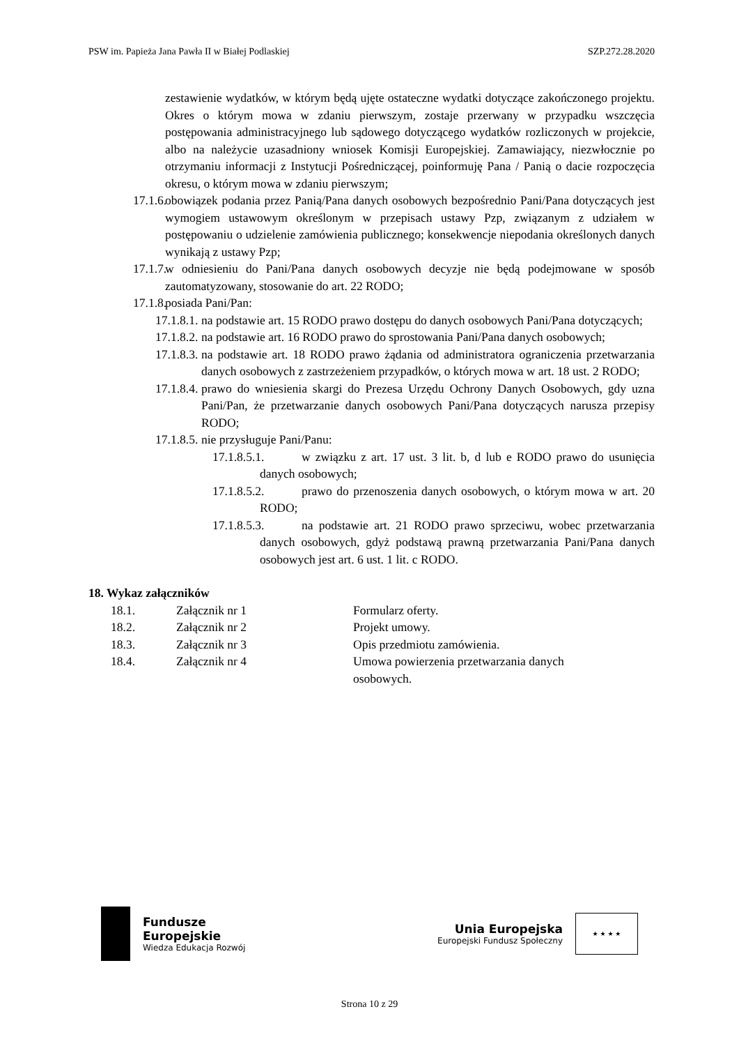PSW im. Papieża Jana Pawła II w Białej Podlaskiej SZP.272.28.2020
zestawienie wydatków, w którym będą ujęte ostateczne wydatki dotyczące zakończonego projektu. Okres o którym mowa w zdaniu pierwszym, zostaje przerwany w przypadku wszczęcia postępowania administracyjnego lub sądowego dotyczącego wydatków rozliczonych w projekcie, albo na należycie uzasadniony wniosek Komisji Europejskiej. Zamawiający, niezwłocznie po otrzymaniu informacji z Instytucji Pośredniczącej, poinformuję Pana / Panią o dacie rozpoczęcia okresu, o którym mowa w zdaniu pierwszym;
17.1.6.
obowiązek podania przez Panią/Pana danych osobowych bezpośrednio Pani/Pana dotyczących jest wymogiem ustawowym określonym w przepisach ustawy Pzp, związanym z udziałem w postępowaniu o udzielenie zamówienia publicznego; konsekwencje niepodania określonych danych wynikają z ustawy Pzp;
17.1.7.
w odniesieniu do Pani/Pana danych osobowych decyzje nie będą podejmowane w sposób zautomatyzowany, stosowanie do art. 22 RODO;
17.1.8.
posiada Pani/Pan:
17.1.8.1.
na podstawie art. 15 RODO prawo dostępu do danych osobowych Pani/Pana dotyczących;
17.1.8.2.
na podstawie art. 16 RODO prawo do sprostowania Pani/Pana danych osobowych;
17.1.8.3.
na podstawie art. 18 RODO prawo żądania od administratora ograniczenia przetwarzania danych osobowych z zastrzeżeniem przypadków, o których mowa w art. 18 ust. 2 RODO;
17.1.8.4.
prawo do wniesienia skargi do Prezesa Urzędu Ochrony Danych Osobowych, gdy uzna Pani/Pan, że przetwarzanie danych osobowych Pani/Pana dotyczących narusza przepisy RODO;
17.1.8.5.
nie przysługuje Pani/Panu:
17.1.8.5.1.
w związku z art. 17 ust. 3 lit. b, d lub e RODO prawo do usunięcia danych osobowych;
17.1.8.5.2.
prawo do przenoszenia danych osobowych, o którym mowa w art. 20 RODO;
17.1.8.5.3.
na podstawie art. 21 RODO prawo sprzeciwu, wobec przetwarzania danych osobowych, gdyż podstawą prawną przetwarzania Pani/Pana danych osobowych jest art. 6 ust. 1 lit. c RODO.
18. Wykaz załączników
| 18.1. | Załącznik nr 1 | Formularz oferty. |
| 18.2. | Załącznik nr 2 | Projekt umowy. |
| 18.3. | Załącznik nr 3 | Opis przedmiotu zamówienia. |
| 18.4. | Załącznik nr 4 | Umowa powierzenia przetwarzania danych osobowych. |
Fundusze
Europejskie
Wiedza Edukacja Rozwój
Unia Europejska
Europejski Fundusz Społeczny
★ ★ ★ ★
Strona 10 z 29